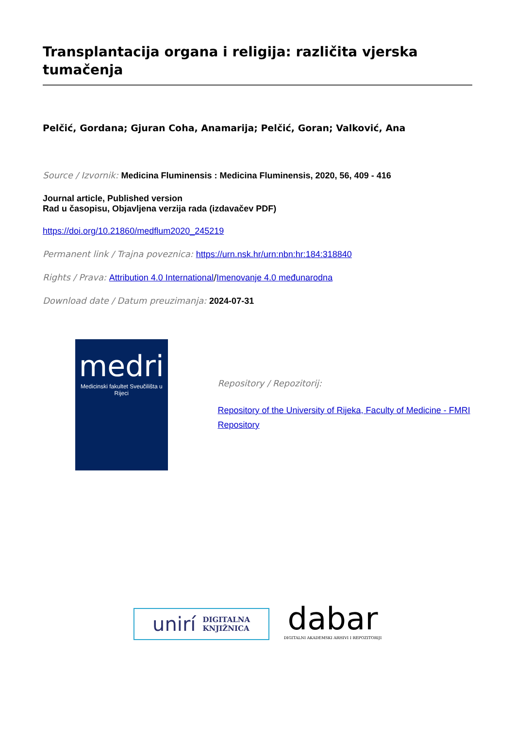Transplantacija organa i religija: različita vjerska tumačenja
Pelčić, Gordana; Gjuran Coha, Anamarija; Pelčić, Goran; Valković, Ana
Source / Izvornik: Medicina Fluminensis : Medicina Fluminensis, 2020, 56, 409 - 416
Journal article, Published version
Rad u časopisu, Objavljena verzija rada (izdavačev PDF)
https://doi.org/10.21860/medflum2020_245219
Permanent link / Trajna poveznica: https://urn.nsk.hr/urn:nbn:hr:184:318840
Rights / Prava: Attribution 4.0 International/Imenovanje 4.0 međunarodna
Download date / Datum preuzimanja: 2024-07-31
medri
Medicinski fakultet Sveučilišta u Rijeci
Repository / Repozitorij:
Repository of the University of Rijeka, Faculty of Medicine - FMRI Repository
unirí DIGITALNA
KNJIŽNICA
dabar
DIGITALNI AKADEMSKI ARHIVI I REPOZITORIJI